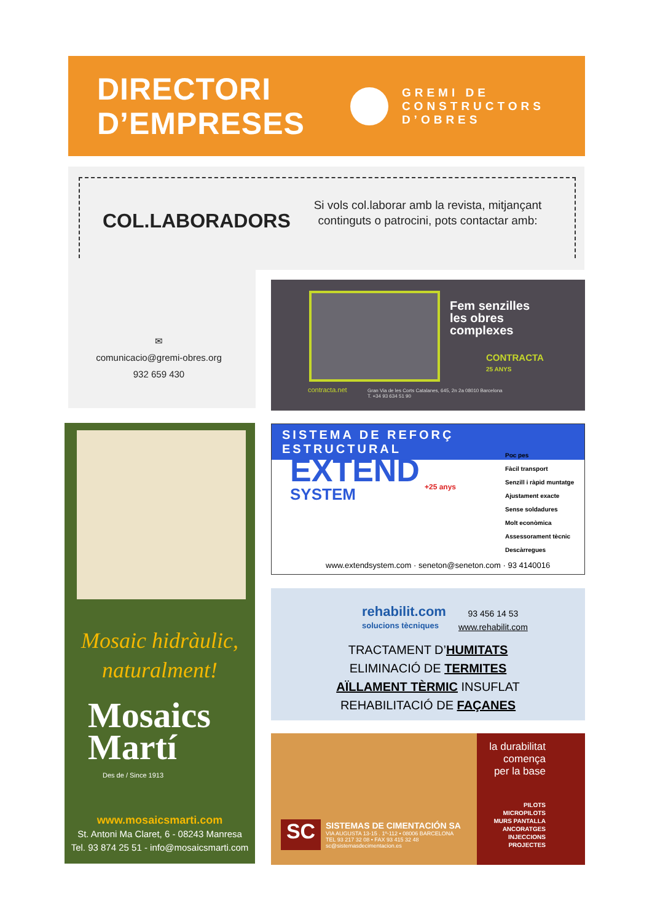DIRECTORI
D’EMPRESES
GREMI DE
CONSTRUCTORS
D’OBRES
COL.LABORADORS
Si vols col.laborar amb la revista, mitjançant continguts o patrocini, pots contactar amb:
✉
comunicacio@gremi-obres.org
932 659 430
Fem senzilles
les obres
complexes
CONTRACTA
25 ANYS
contracta.net
Gran Via de les Corts Catalanes, 645, 2n 2a 08010 Barcelona
T. +34 93 634 51 90
Mosaic hidràulic,
naturalment!
Mosaics
Martí
Des de / Since 1913
www.mosaicsmarti.com
St. Antoni Ma Claret, 6 - 08243 Manresa
Tel. 93 874 25 51 - info@mosaicsmarti.com
SISTEMA DE REFORÇ ESTRUCTURAL
EXTEND
SYSTEM
+25 anys
Poc pes
Fàcil transport
Senzill i ràpid muntatge
Ajustament exacte
Sense soldadures
Molt econòmica
Assessorament tècnic
Descàrregues
www.extendsystem.com · seneton@seneton.com · 93 4140016
rehabilit.com
solucions tècniques
93 456 14 53
www.rehabilit.com
TRACTAMENT D’HUMITATS
ELIMINACIÓ DE TERMITES
AÏLLAMENT TÈRMIC INSUFLAT
REHABILITACIÓ DE FAÇANES
SC
SISTEMAS DE CIMENTACIÓN SA
VIA AUGUSTA 13-15 . 1º-112 • 08006 BARCELONA
TEL 93 217 32 08 • FAX 93 415 32 48
sc@sistemasdecimentacion.es
la durabilitat
comença
per la base
PILOTS
MICROPILOTS
MURS PANTALLA
ANCORATGES
INJECCIONS
PROJECTES